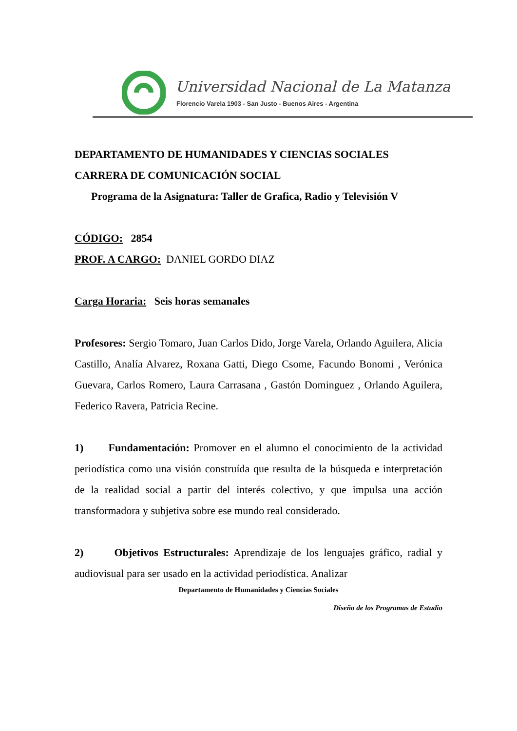Universidad Nacional de La Matanza
Florencio Varela 1903 - San Justo - Buenos Aires - Argentina
DEPARTAMENTO DE HUMANIDADES Y CIENCIAS SOCIALES
CARRERA DE COMUNICACIÓN SOCIAL
Programa de la Asignatura: Taller de Grafica, Radio y Televisión V
CÓDIGO: 2854
PROF. A CARGO: DANIEL GORDO DIAZ
Carga Horaria: Seis horas semanales
Profesores: Sergio Tomaro, Juan Carlos Dido, Jorge Varela, Orlando Aguilera, Alicia Castillo, Analía Alvarez, Roxana Gatti, Diego Csome, Facundo Bonomi , Verónica Guevara, Carlos Romero, Laura Carrasana , Gastón Dominguez , Orlando Aguilera, Federico Ravera, Patricia Recine.
1) Fundamentación: Promover en el alumno el conocimiento de la actividad periodística como una visión construída que resulta de la búsqueda e interpretación de la realidad social a partir del interés colectivo, y que impulsa una acción transformadora y subjetiva sobre ese mundo real considerado.
2) Objetivos Estructurales: Aprendizaje de los lenguajes gráfico, radial y audiovisual para ser usado en la actividad periodística. Analizar
Departamento de Humanidades y Ciencias Sociales
Diseño de los Programas de Estudio